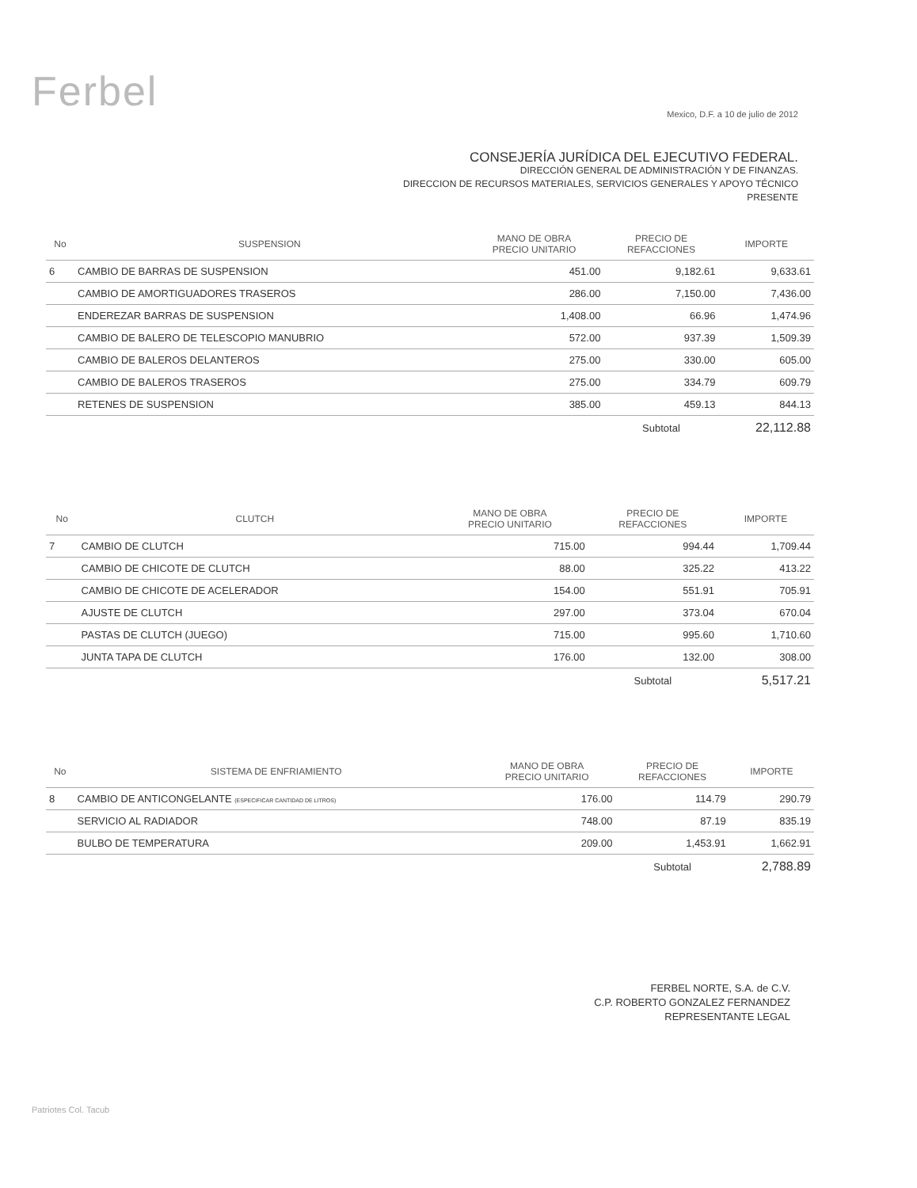Ferbel
Mexico, D.F. a 10 de julio de 2012
CONSEJERÍA JURÍDICA DEL EJECUTIVO FEDERAL.
DIRECCIÓN GENERAL DE ADMINISTRACIÓN Y DE FINANZAS.
DIRECCION DE RECURSOS MATERIALES, SERVICIOS GENERALES Y APOYO TÉCNICO
PRESENTE
| No | SUSPENSION | MANO DE OBRA PRECIO UNITARIO | PRECIO DE REFACCIONES | IMPORTE |
| --- | --- | --- | --- | --- |
| 6 | CAMBIO DE BARRAS DE SUSPENSION | 451.00 | 9,182.61 | 9,633.61 |
| | CAMBIO DE AMORTIGUADORES TRASEROS | 286.00 | 7,150.00 | 7,436.00 |
| | ENDEREZAR BARRAS DE SUSPENSION | 1,408.00 | 66.96 | 1,474.96 |
| | CAMBIO DE BALERO DE TELESCOPIO MANUBRIO | 572.00 | 937.39 | 1,509.39 |
| | CAMBIO DE BALEROS DELANTEROS | 275.00 | 330.00 | 605.00 |
| | CAMBIO DE BALEROS TRASEROS | 275.00 | 334.79 | 609.79 |
| | RETENES DE SUSPENSION | 385.00 | 459.13 | 844.13 |
| | | | Subtotal | 22,112.88 |
| No | CLUTCH | MANO DE OBRA PRECIO UNITARIO | PRECIO DE REFACCIONES | IMPORTE |
| --- | --- | --- | --- | --- |
| 7 | CAMBIO DE CLUTCH | 715.00 | 994.44 | 1,709.44 |
| | CAMBIO DE CHICOTE DE CLUTCH | 88.00 | 325.22 | 413.22 |
| | CAMBIO DE CHICOTE DE ACELERADOR | 154.00 | 551.91 | 705.91 |
| | AJUSTE DE CLUTCH | 297.00 | 373.04 | 670.04 |
| | PASTAS DE CLUTCH (JUEGO) | 715.00 | 995.60 | 1,710.60 |
| | JUNTA TAPA DE CLUTCH | 176.00 | 132.00 | 308.00 |
| | | | Subtotal | 5,517.21 |
| No | SISTEMA DE ENFRIAMIENTO | MANO DE OBRA PRECIO UNITARIO | PRECIO DE REFACCIONES | IMPORTE |
| --- | --- | --- | --- | --- |
| 8 | CAMBIO DE ANTICONGELANTE (ESPECIFICAR CANTIDAD DE LITROS) | 176.00 | 114.79 | 290.79 |
| | SERVICIO AL RADIADOR | 748.00 | 87.19 | 835.19 |
| | BULBO DE TEMPERATURA | 209.00 | 1,453.91 | 1,662.91 |
| | | | Subtotal | 2,788.89 |
FERBEL NORTE, S.A. de C.V.
C.P. ROBERTO GONZALEZ FERNANDEZ
REPRESENTANTE LEGAL
Patriotes Col. Tacub